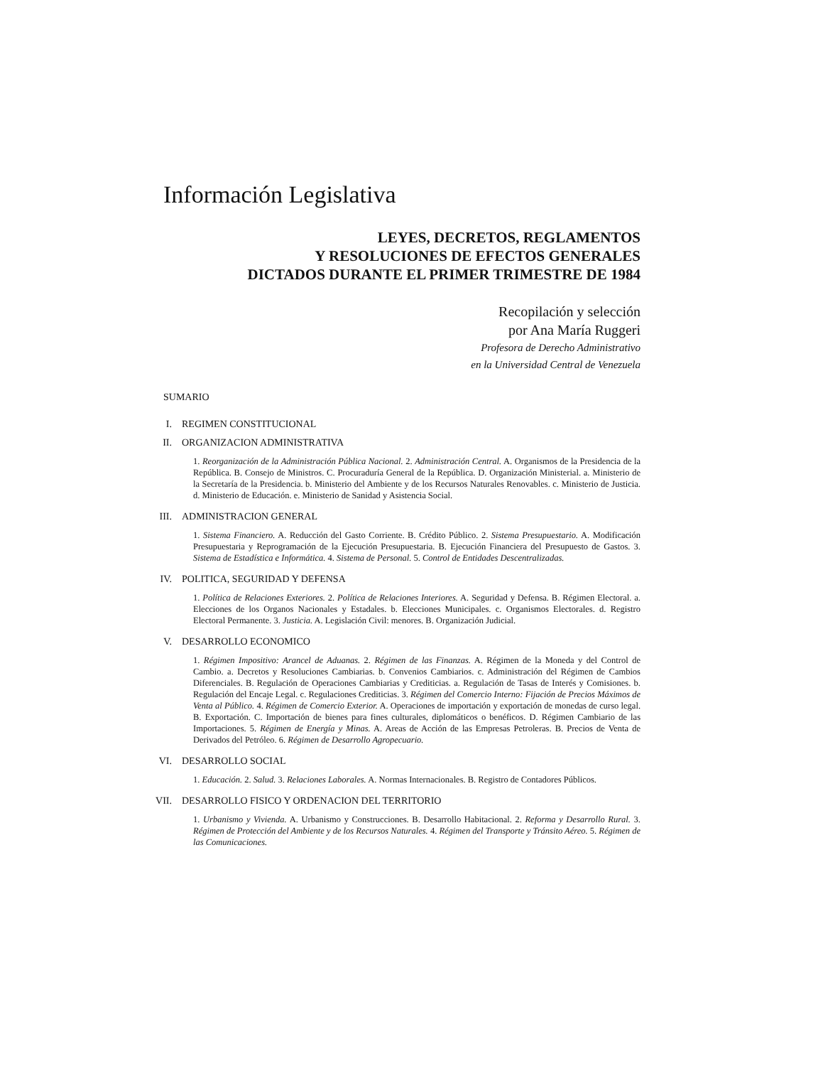Información Legislativa
LEYES, DECRETOS, REGLAMENTOS
Y RESOLUCIONES DE EFECTOS GENERALES
DICTADOS DURANTE EL PRIMER TRIMESTRE DE 1984
Recopilación y selección
por Ana María Ruggeri
Profesora de Derecho Administrativo
en la Universidad Central de Venezuela
SUMARIO
I. REGIMEN CONSTITUCIONAL
II. ORGANIZACION ADMINISTRATIVA
1. Reorganización de la Administración Pública Nacional. 2. Administración Central. A. Organismos de la Presidencia de la República. B. Consejo de Ministros. C. Procuraduría General de la República. D. Organización Ministerial. a. Ministerio de la Secretaría de la Presidencia. b. Ministerio del Ambiente y de los Recursos Naturales Renovables. c. Ministerio de Justicia. d. Ministerio de Educación. e. Ministerio de Sanidad y Asistencia Social.
III. ADMINISTRACION GENERAL
1. Sistema Financiero. A. Reducción del Gasto Corriente. B. Crédito Público. 2. Sistema Presupuestario. A. Modificación Presupuestaria y Reprogramación de la Ejecución Presupuestaria. B. Ejecución Financiera del Presupuesto de Gastos. 3. Sistema de Estadística e Informática. 4. Sistema de Personal. 5. Control de Entidades Descentralizadas.
IV. POLITICA, SEGURIDAD Y DEFENSA
1. Política de Relaciones Exteriores. 2. Política de Relaciones Interiores. A. Seguridad y Defensa. B. Régimen Electoral. a. Elecciones de los Organos Nacionales y Estadales. b. Elecciones Municipales. c. Organismos Electorales. d. Registro Electoral Permanente. 3. Justicia. A. Legislación Civil: menores. B. Organización Judicial.
V. DESARROLLO ECONOMICO
1. Régimen Impositivo: Arancel de Aduanas. 2. Régimen de las Finanzas. A. Régimen de la Moneda y del Control de Cambio. a. Decretos y Resoluciones Cambiarias. b. Convenios Cambiarios. c. Administración del Régimen de Cambios Diferenciales. B. Regulación de Operaciones Cambiarias y Crediticias. a. Regulación de Tasas de Interés y Comisiones. b. Regulación del Encaje Legal. c. Regulaciones Crediticias. 3. Régimen del Comercio Interno: Fijación de Precios Máximos de Venta al Público. 4. Régimen de Comercio Exterior. A. Operaciones de importación y exportación de monedas de curso legal. B. Exportación. C. Importación de bienes para fines culturales, diplomáticos o benéficos. D. Régimen Cambiario de las Importaciones. 5. Régimen de Energía y Minas. A. Areas de Acción de las Empresas Petroleras. B. Precios de Venta de Derivados del Petróleo. 6. Régimen de Desarrollo Agropecuario.
VI. DESARROLLO SOCIAL
1. Educación. 2. Salud. 3. Relaciones Laborales. A. Normas Internacionales. B. Registro de Contadores Públicos.
VII. DESARROLLO FISICO Y ORDENACION DEL TERRITORIO
1. Urbanismo y Vivienda. A. Urbanismo y Construcciones. B. Desarrollo Habitacional. 2. Reforma y Desarrollo Rural. 3. Régimen de Protección del Ambiente y de los Recursos Naturales. 4. Régimen del Transporte y Tránsito Aéreo. 5. Régimen de las Comunicaciones.